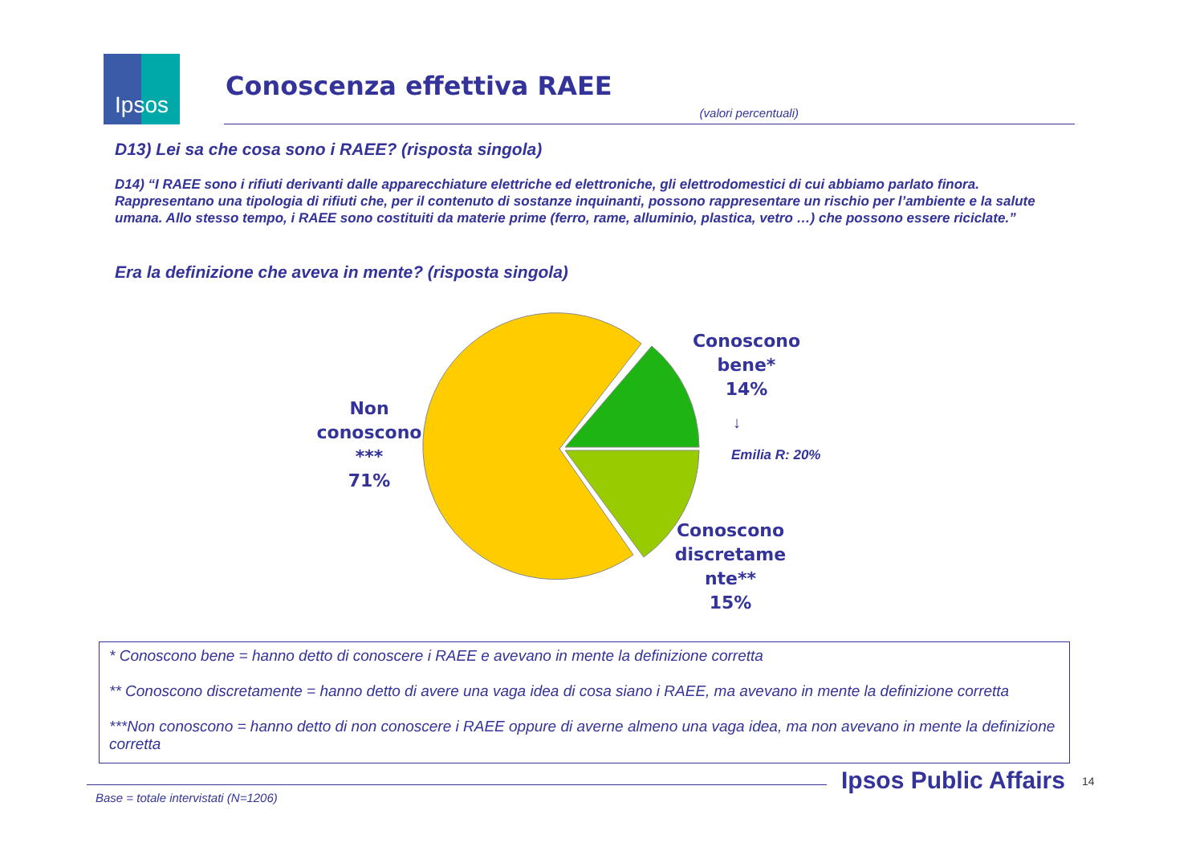Ipsos
Conoscenza effettiva RAEE
(valori percentuali)
D13) Lei sa che cosa sono i RAEE? (risposta singola)
D14) “I RAEE sono i rifiuti derivanti dalle apparecchiature elettriche ed elettroniche, gli elettrodomestici di cui abbiamo parlato finora. Rappresentano una tipologia di rifiuti che, per il contenuto di sostanze inquinanti, possono rappresentare un rischio per l’ambiente e la salute umana. Allo stesso tempo, i RAEE sono costituiti da materie prime (ferro, rame, alluminio, plastica, vetro …) che possono essere riciclate.”
Era la definizione che aveva in mente? (risposta singola)
Non
conoscono
***
71%
Conoscono
bene*
14%
↓
Emilia R: 20%
Conoscono
discretame
nte**
15%
* Conoscono bene = hanno detto di conoscere i RAEE e avevano in mente la definizione corretta
** Conoscono discretamente = hanno detto di avere una vaga idea di cosa siano i RAEE, ma avevano in mente la definizione corretta
***Non conoscono = hanno detto di non conoscere i RAEE oppure di averne almeno una vaga idea, ma non avevano in mente la definizione corretta
Ipsos Public Affairs 14
Base = totale intervistati (N=1206)